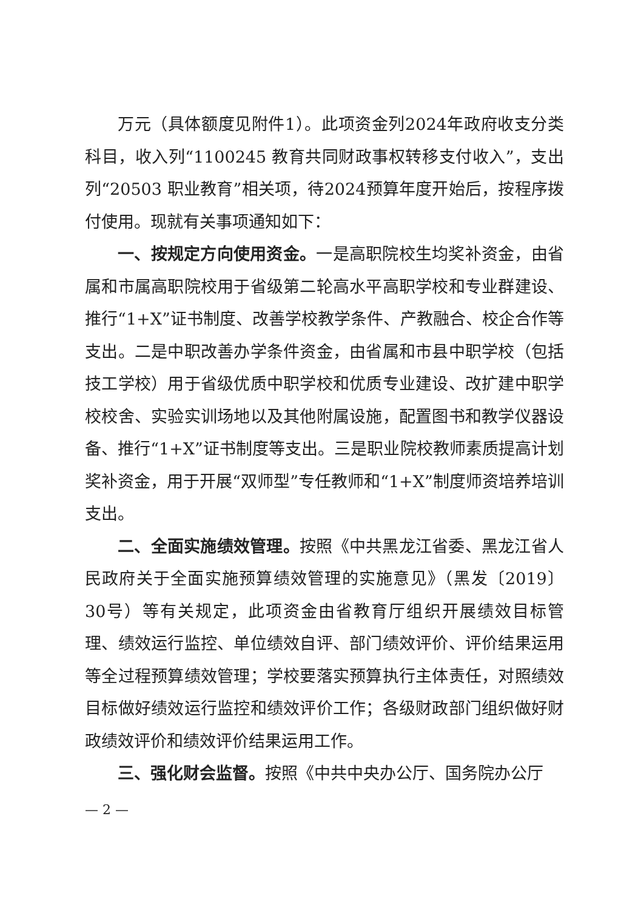万元（具体额度见附件1）。此项资金列2024年政府收支分类科目，收入列“1100245 教育共同财政事权转移支付收入”，支出列“20503 职业教育”相关项，待2024预算年度开始后，按程序拨付使用。现就有关事项通知如下：
一、按规定方向使用资金。一是高职院校生均奖补资金，由省属和市属高职院校用于省级第二轮高水平高职学校和专业群建设、推行“1+X”证书制度、改善学校教学条件、产教融合、校企合作等支出。二是中职改善办学条件资金，由省属和市县中职学校（包括技工学校）用于省级优质中职学校和优质专业建设、改扩建中职学校校舍、实验实训场地以及其他附属设施，配置图书和教学仪器设备、推行“1+X”证书制度等支出。三是职业院校教师素质提高计划奖补资金，用于开展“双师型”专任教师和“1+X”制度师资培养培训支出。
二、全面实施绩效管理。按照《中共黑龙江省委、黑龙江省人民政府关于全面实施预算绩效管理的实施意见》（黑发〔2019〕30号）等有关规定，此项资金由省教育厅组织开展绩效目标管理、绩效运行监控、单位绩效自评、部门绩效评价、评价结果运用等全过程预算绩效管理；学校要落实预算执行主体责任，对照绩效目标做好绩效运行监控和绩效评价工作；各级财政部门组织做好财政绩效评价和绩效评价结果运用工作。
三、强化财会监督。按照《中共中央办公厅、国务院办公厅
— 2 —